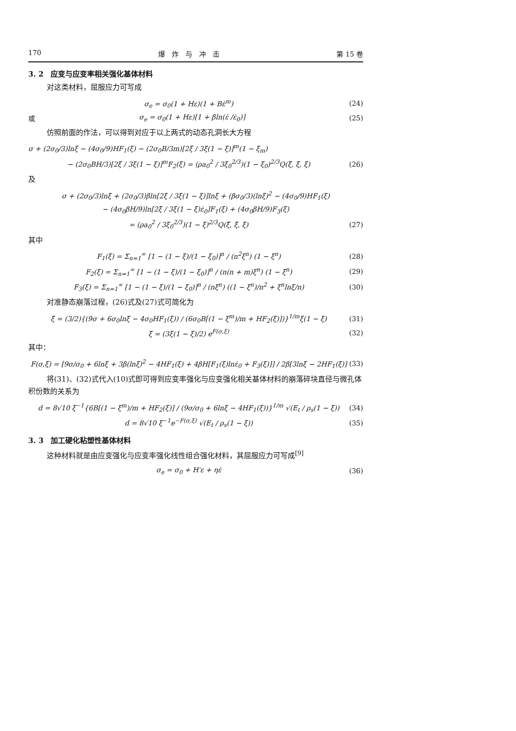170 爆　炸　与　冲　击 第 15 卷
3. 2　应变与应变率相关强化基体材料
对这类材料，屈服应力可写成
σ<sub>e</sub> = σ<sub>0</sub>(1 + Hε)(1 + Bε̇<sup>m</sup>) (24)
或 σ<sub>e</sub> = σ<sub>0</sub>(1 + Hε)[1 + βln(ε̇ /ε̇<sub>0</sub>)] (25)
仿照前面的作法，可以得到对应于以上两式的动态孔洞长大方程
σ + (2σ<sub>0</sub>/3)lnξ − (4σ<sub>0</sub>/9)HF<sub>1</sub>(ξ) − (2σ<sub>0</sub>B/3m)[2ξ̇ / 3ξ(1 − ξ)]<sup>m</sup>(1 − ξ<sub>m</sub>)
− (2σ<sub>0</sub>BH/3)[2ξ̇ / 3ξ(1 − ξ)]<sup>m</sup>F<sub>2</sub>(ξ) = (ρa<sub>0</sub><sup>2</sup> / 3ξ<sub>0</sub><sup>2/3</sup>)(1 − ξ<sub>0</sub>)<sup>2/3</sup>Q(ξ̈, ξ̇, ξ) (26)
及
σ + (2σ<sub>0</sub>/3)lnξ + (2σ<sub>0</sub>/3)βln[2ξ̇ / 3ξ(1 − ξ)]lnξ + (βσ<sub>0</sub>/3)(lnξ)<sup>2</sup> − (4σ<sub>0</sub>/9)HF<sub>1</sub>(ξ)
− (4σ<sub>0</sub>βH/9)ln[2ξ̇ / 3ξ(1 − ξ)ε̇<sub>0</sub>]F<sub>1</sub>(ξ) + (4σ<sub>0</sub>βH/9)F<sub>3</sub>(ξ)
= (ρa<sub>0</sub><sup>2</sup> / 3ξ<sub>0</sub><sup>2/3</sup>)(1 − ξ)<sup>2/3</sup>Q(ξ̈, ξ̇, ξ) (27)
其中
F<sub>1</sub>(ξ) = Σ<sub>n=1</sub><sup>∞</sup> [1 − (1 − ξ)/(1 − ξ<sub>0</sub>)]<sup>n</sup> / (n<sup>2</sup>ξ<sup>n</sup>) (1 − ξ<sup>n</sup>) (28)
F<sub>2</sub>(ξ) = Σ<sub>n=1</sub><sup>∞</sup> [1 − (1 − ξ)/(1 − ξ<sub>0</sub>)]<sup>n</sup> / (n(n + m)ξ<sup>n</sup>) (1 − ξ<sup>n</sup>) (29)
F<sub>3</sub>(ξ) = Σ<sub>n=1</sub><sup>∞</sup> [1 − (1 − ξ)/(1 − ξ<sub>0</sub>)]<sup>n</sup> / (nξ<sup>n</sup>) ((1 − ξ<sup>n</sup>)/n<sup>2</sup> + ξ<sup>n</sup>lnξ/n) (30)
对准静态崩落过程，(26)式及(27)式可简化为
ξ̇ = (3/2){(9σ + 6σ<sub>0</sub>lnξ − 4σ<sub>0</sub>HF<sub>1</sub>(ξ)) / (6σ<sub>0</sub>B[(1 − ξ<sup>m</sup>)/m + HF<sub>2</sub>(ξ)])}<sup>1/m</sup>ξ(1 − ξ) (31)
ξ̇ = (3ξ(1 − ξ)/2) e<sup>F(σ,ξ)</sup> (32)
其中：
F(σ,ξ) = [9σ/σ<sub>0</sub> + 6lnξ + 3β(lnξ)<sup>2</sup> − 4HF<sub>1</sub>(ξ) + 4βH[F<sub>1</sub>(ξ)lnε̇<sub>0</sub> + F<sub>3</sub>(ξ)]] / 2β[3lnξ − 2HF<sub>1</sub>(ξ)] (33)
将(31)、(32)式代入(10)式即可得到应变率强化与应变强化相关基体材料的崩落碎块直径与微孔体积份数的关系为
d = 8√10 ξ<sup>−1</sup>{6B[(1 − ξ<sup>m</sup>)/m + HF<sub>2</sub>(ξ)] / (9σ/σ<sub>0</sub> + 6lnξ − 4HF<sub>1</sub>(ξ))}<sup>1/m</sup> √(E<sub>t</sub> / ρ<sub>s</sub>(1 − ξ)) (34)
d = 8√10 ξ<sup>−1</sup>e<sup>−F(σ,ξ)</sup> √(E<sub>t</sub> / ρ<sub>s</sub>(1 − ξ)) (35)
3. 3　加工硬化粘塑性基体材料
这种材料就是由应变强化与应变率强化线性组合强化材料，其屈服应力可写成<sup>[9]</sup>
σ<sub>e</sub> = σ<sub>0</sub> + H′ε + ηε̇ (36)